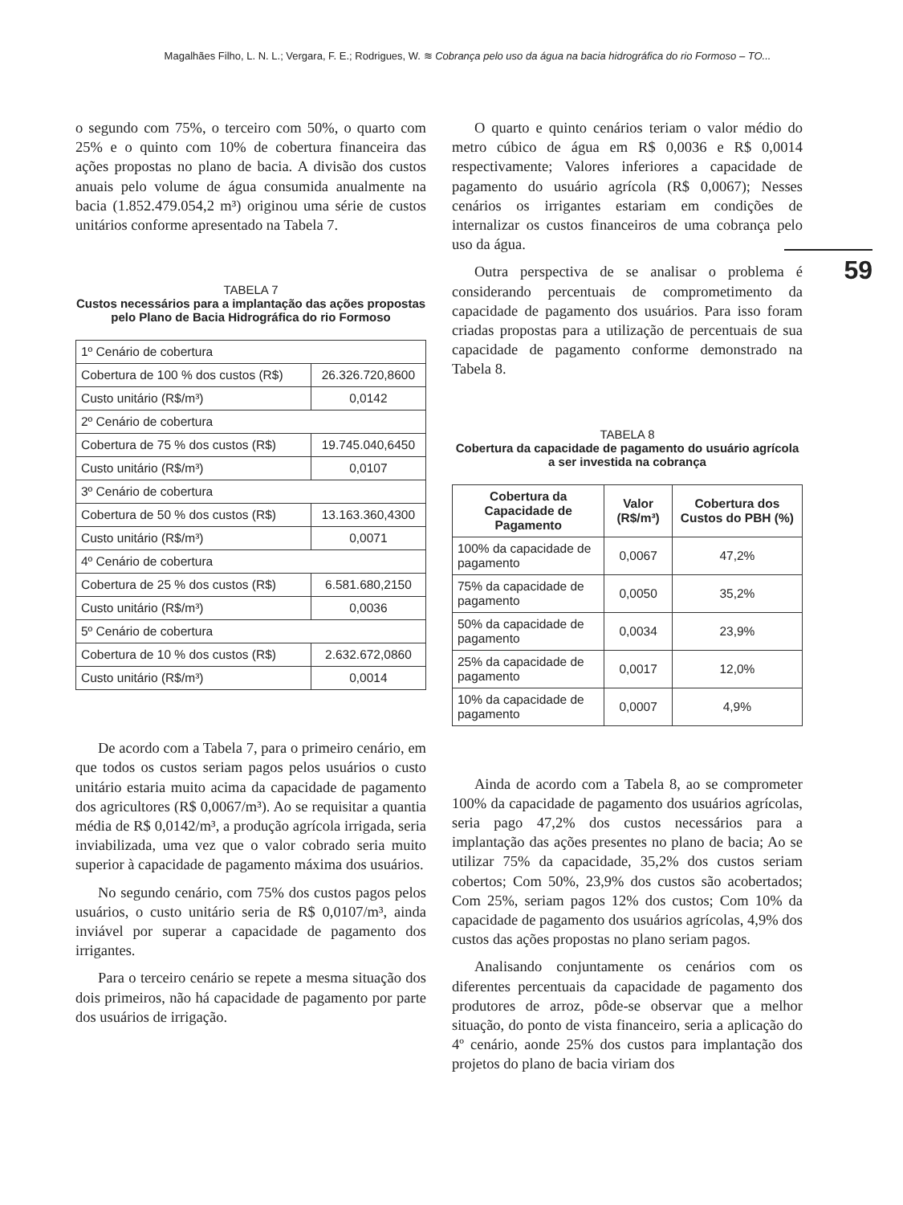Magalhães Filho, L. N. L.; Vergara, F. E.; Rodrigues, W. ≋ Cobrança pelo uso da água na bacia hidrográfica do rio Formoso – TO...
59
o segundo com 75%, o terceiro com 50%, o quarto com 25% e o quinto com 10% de cobertura financeira das ações propostas no plano de bacia. A divisão dos custos anuais pelo volume de água consumida anualmente na bacia (1.852.479.054,2 m³) originou uma série de custos unitários conforme apresentado na Tabela 7.
TABELA 7
Custos necessários para a implantação das ações propostas pelo Plano de Bacia Hidrográfica do rio Formoso
| 1º Cenário de cobertura | |
| Cobertura de 100 % dos custos (R$) | 26.326.720,8600 |
| Custo unitário (R$/m³) | 0,0142 |
| 2º Cenário de cobertura | |
| Cobertura de 75 % dos custos (R$) | 19.745.040,6450 |
| Custo unitário (R$/m³) | 0,0107 |
| 3º Cenário de cobertura | |
| Cobertura de 50 % dos custos (R$) | 13.163.360,4300 |
| Custo unitário (R$/m³) | 0,0071 |
| 4º Cenário de cobertura | |
| Cobertura de 25 % dos custos (R$) | 6.581.680,2150 |
| Custo unitário (R$/m³) | 0,0036 |
| 5º Cenário de cobertura | |
| Cobertura de 10 % dos custos (R$) | 2.632.672,0860 |
| Custo unitário (R$/m³) | 0,0014 |
De acordo com a Tabela 7, para o primeiro cenário, em que todos os custos seriam pagos pelos usuários o custo unitário estaria muito acima da capacidade de pagamento dos agricultores (R$ 0,0067/m³). Ao se requisitar a quantia média de R$ 0,0142/m³, a produção agrícola irrigada, seria inviabilizada, uma vez que o valor cobrado seria muito superior à capacidade de pagamento máxima dos usuários.
No segundo cenário, com 75% dos custos pagos pelos usuários, o custo unitário seria de R$ 0,0107/m³, ainda inviável por superar a capacidade de pagamento dos irrigantes.
Para o terceiro cenário se repete a mesma situação dos dois primeiros, não há capacidade de pagamento por parte dos usuários de irrigação.
O quarto e quinto cenários teriam o valor médio do metro cúbico de água em R$ 0,0036 e R$ 0,0014 respectivamente; Valores inferiores a capacidade de pagamento do usuário agrícola (R$ 0,0067); Nesses cenários os irrigantes estariam em condições de internalizar os custos financeiros de uma cobrança pelo uso da água.
Outra perspectiva de se analisar o problema é considerando percentuais de comprometimento da capacidade de pagamento dos usuários. Para isso foram criadas propostas para a utilização de percentuais de sua capacidade de pagamento conforme demonstrado na Tabela 8.
TABELA 8
Cobertura da capacidade de pagamento do usuário agrícola a ser investida na cobrança
| Cobertura da Capacidade de Pagamento | Valor (R$/m³) | Cobertura dos Custos do PBH (%) |
| --- | --- | --- |
| 100% da capacidade de pagamento | 0,0067 | 47,2% |
| 75% da capacidade de pagamento | 0,0050 | 35,2% |
| 50% da capacidade de pagamento | 0,0034 | 23,9% |
| 25% da capacidade de pagamento | 0,0017 | 12,0% |
| 10% da capacidade de pagamento | 0,0007 | 4,9% |
Ainda de acordo com a Tabela 8, ao se comprometer 100% da capacidade de pagamento dos usuários agrícolas, seria pago 47,2% dos custos necessários para a implantação das ações presentes no plano de bacia; Ao se utilizar 75% da capacidade, 35,2% dos custos seriam cobertos; Com 50%, 23,9% dos custos são acobertados; Com 25%, seriam pagos 12% dos custos; Com 10% da capacidade de pagamento dos usuários agrícolas, 4,9% dos custos das ações propostas no plano seriam pagos.
Analisando conjuntamente os cenários com os diferentes percentuais da capacidade de pagamento dos produtores de arroz, pôde-se observar que a melhor situação, do ponto de vista financeiro, seria a aplicação do 4º cenário, aonde 25% dos custos para implantação dos projetos do plano de bacia viriam dos